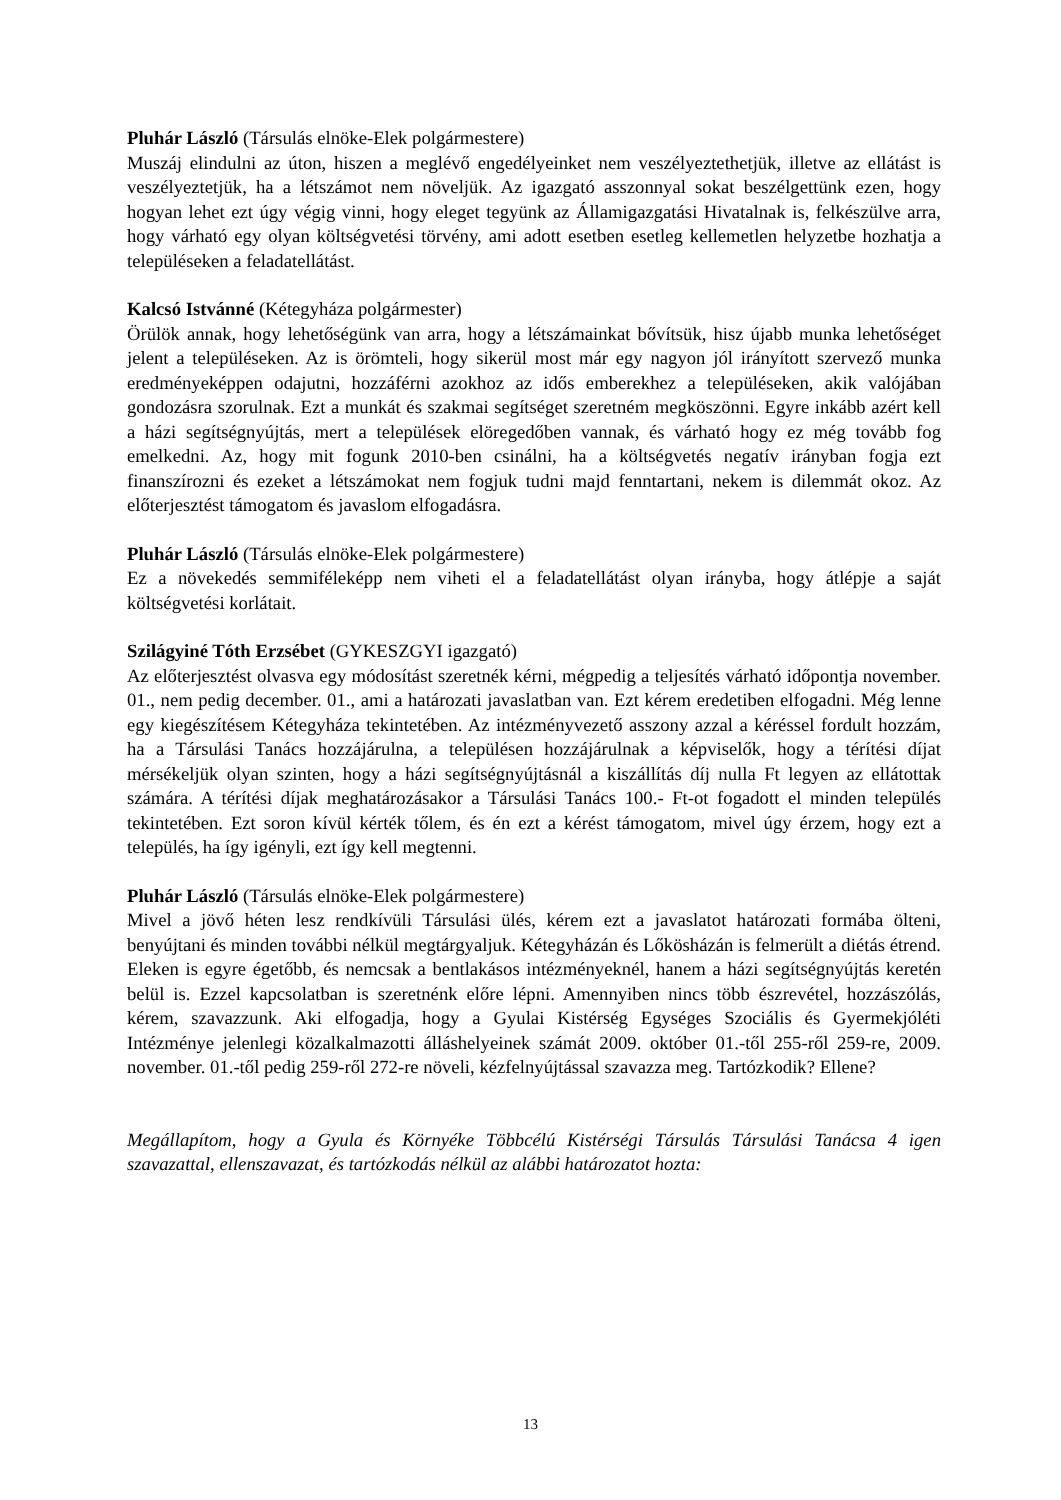Pluhár László (Társulás elnöke-Elek polgármestere)
Muszáj elindulni az úton, hiszen a meglévő engedélyeinket nem veszélyeztethetjük, illetve az ellátást is veszélyeztetjük, ha a létszámot nem növeljük. Az igazgató asszonnyal sokat beszélgettünk ezen, hogy hogyan lehet ezt úgy végig vinni, hogy eleget tegyünk az Államigazgatási Hivatalnak is, felkészülve arra, hogy várható egy olyan költségvetési törvény, ami adott esetben esetleg kellemetlen helyzetbe hozhatja a településeken a feladatellátást.
Kalcsó Istvánné (Kétegyháza polgármester)
Örülök annak, hogy lehetőségünk van arra, hogy a létszámainkat bővítsük, hisz újabb munka lehetőséget jelent a településeken. Az is örömteli, hogy sikerül most már egy nagyon jól irányított szervező munka eredményeképpen odajutni, hozzáférni azokhoz az idős emberekhez a településeken, akik valójában gondozásra szorulnak. Ezt a munkát és szakmai segítséget szeretném megköszönni. Egyre inkább azért kell a házi segítségnyújtás, mert a települések elöregedőben vannak, és várható hogy ez még tovább fog emelkedni. Az, hogy mit fogunk 2010-ben csinálni, ha a költségvetés negatív irányban fogja ezt finanszírozni és ezeket a létszámokat nem fogjuk tudni majd fenntartani, nekem is dilemmát okoz. Az előterjesztést támogatom és javaslom elfogadásra.
Pluhár László (Társulás elnöke-Elek polgármestere)
Ez a növekedés semmiféleképp nem viheti el a feladatellátást olyan irányba, hogy átlépje a saját költségvetési korlátait.
Szilágyiné Tóth Erzsébet (GYKESZGYI igazgató)
Az előterjesztést olvasva egy módosítást szeretnék kérni, mégpedig a teljesítés várható időpontja november. 01., nem pedig december. 01., ami a határozati javaslatban van. Ezt kérem eredetiben elfogadni. Még lenne egy kiegészítésem Kétegyháza tekintetében. Az intézményvezető asszony azzal a kéréssel fordult hozzám, ha a Társulási Tanács hozzájárulna, a településen hozzájárulnak a képviselők, hogy a térítési díjat mérsékeljük olyan szinten, hogy a házi segítségnyújtásnál a kiszállítás díj nulla Ft legyen az ellátottak számára. A térítési díjak meghatározásakor a Társulási Tanács 100.- Ft-ot fogadott el minden település tekintetében. Ezt soron kívül kérték tőlem, és én ezt a kérést támogatom, mivel úgy érzem, hogy ezt a település, ha így igényli, ezt így kell megtenni.
Pluhár László (Társulás elnöke-Elek polgármestere)
Mivel a jövő héten lesz rendkívüli Társulási ülés, kérem ezt a javaslatot határozati formába ölteni, benyújtani és minden további nélkül megtárgyaljuk. Kétegyházán és Lőkösházán is felmerült a diétás étrend. Eleken is egyre égetőbb, és nemcsak a bentlakásos intézményeknél, hanem a házi segítségnyújtás keretén belül is. Ezzel kapcsolatban is szeretnénk előre lépni. Amennyiben nincs több észrevétel, hozzászólás, kérem, szavazzunk. Aki elfogadja, hogy a Gyulai Kistérség Egységes Szociális és Gyermekjóléti Intézménye jelenlegi közalkalmazotti álláshelyeinek számát 2009. október 01.-től 255-ről 259-re, 2009. november. 01.-től pedig 259-ről 272-re növeli, kézfelnyújtással szavazza meg. Tartózkodik? Ellene?
Megállapítom, hogy a Gyula és Környéke Többcélú Kistérségi Társulás Társulási Tanácsa 4 igen szavazattal, ellenszavazat, és tartózkodás nélkül az alábbi határozatot hozta:
13